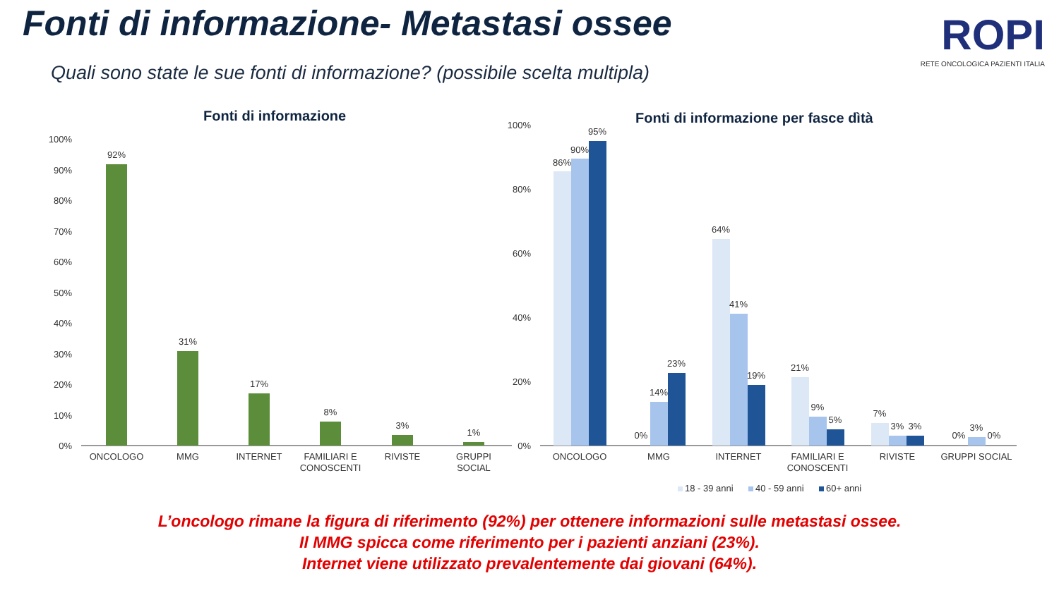Fonti di informazione- Metastasi ossee
Quali sono state le sue fonti di informazione? (possibile scelta multipla)
ROPI
RETE ONCOLOGICA PAZIENTI ITALIA
Fonti di informazione
100%
90%
80%
70%
60%
50%
40%
30%
20%
10%
0%
92%
31%
17%
8%
3%
1%
ONCOLOGO
MMG
INTERNET
FAMILIARI E
CONOSCENTI
RIVISTE
GRUPPI
SOCIAL
Fonti di informazione per fasce dìtà
100%
80%
60%
40%
20%
0%
86%
90%
95%
0%
14%
23%
64%
41%
19%
21%
9%
5%
7%
3%
3%
0%
3%
0%
ONCOLOGO
MMG
INTERNET
FAMILIARI E
CONOSCENTI
RIVISTE
GRUPPI SOCIAL
18 - 39 anni
40 - 59 anni
60+ anni
L’oncologo rimane la figura di riferimento (92%) per ottenere informazioni sulle metastasi ossee.
Il MMG spicca come riferimento per i pazienti anziani (23%).
Internet viene utilizzato prevalentemente dai giovani (64%).